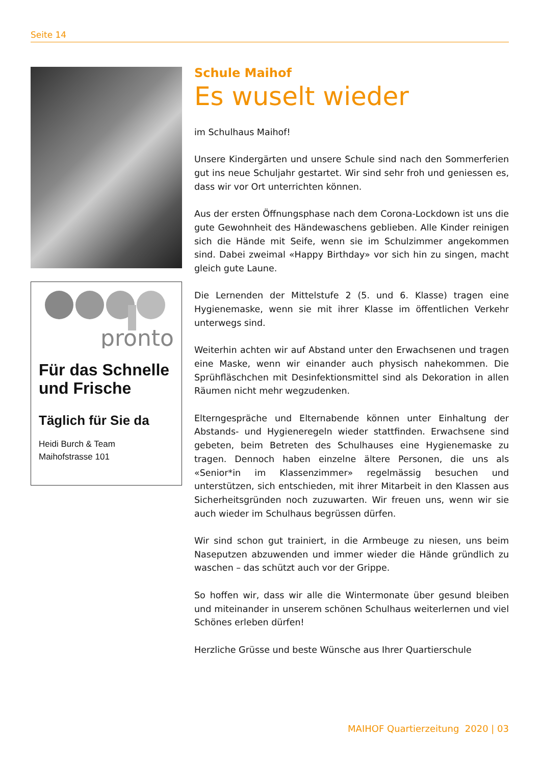Seite 14
pronto
Für das Schnelle und Frische
Täglich für Sie da
Heidi Burch & Team
Maihofstrasse 101
Schule Maihof
Es wuselt wieder
im Schulhaus Maihof!
Unsere Kindergärten und unsere Schule sind nach den Sommerferien gut ins neue Schuljahr gestartet. Wir sind sehr froh und geniessen es, dass wir vor Ort unterrichten können.
Aus der ersten Öffnungsphase nach dem Corona-Lockdown ist uns die gute Gewohnheit des Händewaschens geblieben. Alle Kinder reinigen sich die Hände mit Seife, wenn sie im Schulzimmer angekommen sind. Dabei zweimal «Happy Birthday» vor sich hin zu singen, macht gleich gute Laune.
Die Lernenden der Mittelstufe 2 (5. und 6. Klasse) tragen eine Hygienemaske, wenn sie mit ihrer Klasse im öffentlichen Verkehr unterwegs sind.
Weiterhin achten wir auf Abstand unter den Erwachsenen und tragen eine Maske, wenn wir einander auch physisch nahekommen. Die Sprühfläschchen mit Desinfektionsmittel sind als Dekoration in allen Räumen nicht mehr wegzudenken.
Elterngespräche und Elternabende können unter Einhaltung der Abstands- und Hygieneregeln wieder stattfinden. Erwachsene sind gebeten, beim Betreten des Schulhauses eine Hygienemaske zu tragen. Dennoch haben einzelne ältere Personen, die uns als «Senior*in im Klassenzimmer» regelmässig besuchen und unterstützen, sich entschieden, mit ihrer Mitarbeit in den Klassen aus Sicherheitsgründen noch zuzuwarten. Wir freuen uns, wenn wir sie auch wieder im Schulhaus begrüssen dürfen.
Wir sind schon gut trainiert, in die Armbeuge zu niesen, uns beim Naseputzen abzuwenden und immer wieder die Hände gründlich zu waschen – das schützt auch vor der Grippe.
So hoffen wir, dass wir alle die Wintermonate über gesund bleiben und miteinander in unserem schönen Schulhaus weiterlernen und viel Schönes erleben dürfen!
Herzliche Grüsse und beste Wünsche aus Ihrer Quartierschule
MAIHOF Quartierzeitung 2020 | 03